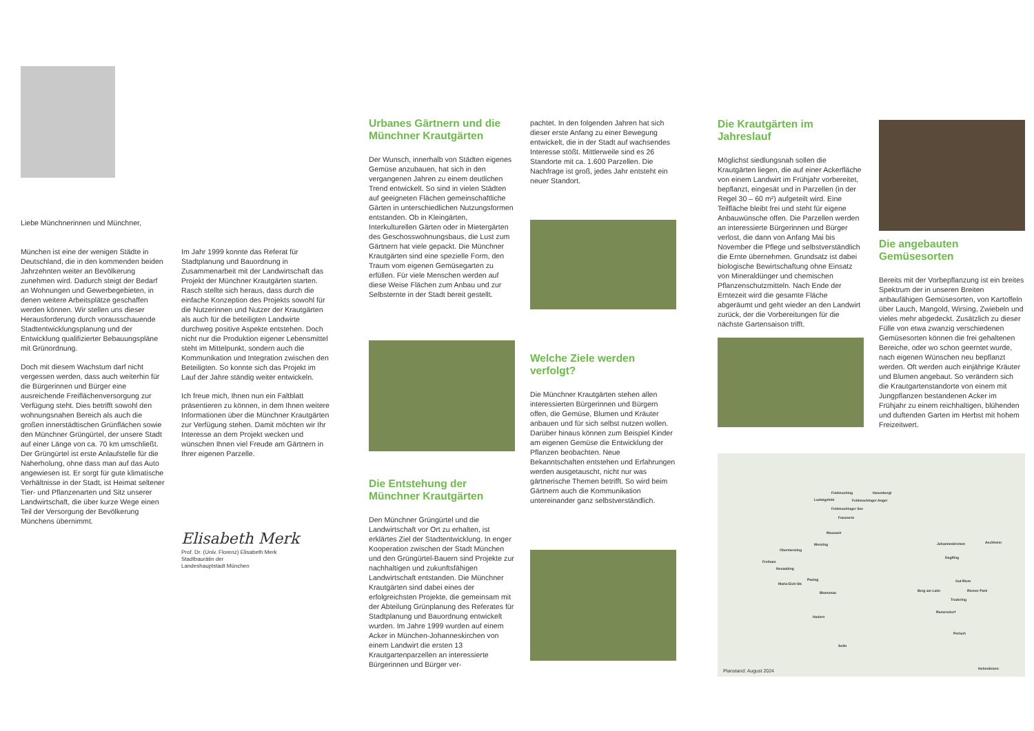Liebe Münchnerinnen und Münchner,
München ist eine der wenigen Städte in Deutschland, die in den kommenden beiden Jahrzehnten weiter an Bevölkerung zunehmen wird. Dadurch steigt der Bedarf an Wohnungen und Gewerbegebieten, in denen weitere Arbeitsplätze geschaffen werden können. Wir stellen uns dieser Herausforderung durch vorausschauende Stadtentwicklungsplanung und der Entwicklung qualifizierter Bebauungspläne mit Grünordnung.
Doch mit diesem Wachstum darf nicht vergessen werden, dass auch weiterhin für die Bürgerinnen und Bürger eine ausreichende Freiflächenversorgung zur Verfügung steht. Dies betrifft sowohl den wohnungsnahen Bereich als auch die großen innerstädtischen Grünflächen sowie den Münchner Grüngürtel, der unsere Stadt auf einer Länge von ca. 70 km umschließt. Der Grüngürtel ist erste Anlaufstelle für die Naherholung, ohne dass man auf das Auto angewiesen ist. Er sorgt für gute klimatische Verhältnisse in der Stadt, ist Heimat seltener Tier- und Pflanzenarten und Sitz unserer Landwirtschaft, die über kurze Wege einen Teil der Versorgung der Bevölkerung Münchens übernimmt.
Im Jahr 1999 konnte das Referat für Stadtplanung und Bauordnung in Zusammenarbeit mit der Landwirtschaft das Projekt der Münchner Krautgärten starten. Rasch stellte sich heraus, dass durch die einfache Konzeption des Projekts sowohl für die Nutzerinnen und Nutzer der Krautgärten als auch für die beteiligten Landwirte durchweg positive Aspekte entstehen. Doch nicht nur die Produktion eigener Lebensmittel steht im Mittelpunkt, sondern auch die Kommunikation und Integration zwischen den Beteiligten. So konnte sich das Projekt im Lauf der Jahre ständig weiter entwickeln.
Ich freue mich, Ihnen nun ein Faltblatt präsentieren zu können, in dem Ihnen weitere Informationen über die Münchner Krautgärten zur Verfügung stehen. Damit möchten wir Ihr Interesse an dem Projekt wecken und wünschen Ihnen viel Freude am Gärtnern in Ihrer eigenen Parzelle.
Elisabeth Merk
Prof. Dr. (Univ. Florenz) Elisabeth Merk
Stadtbaurätin der
Landeshauptstadt München
Urbanes Gärtnern und die Münchner Krautgärten
Der Wunsch, innerhalb von Städten eigenes Gemüse anzubauen, hat sich in den vergangenen Jahren zu einem deutlichen Trend entwickelt. So sind in vielen Städten auf geeigneten Flächen gemeinschaftliche Gärten in unterschiedlichen Nutzungsformen entstanden. Ob in Kleingärten, Interkulturellen Gärten oder in Mietergärten des Geschosswohnungsbaus, die Lust zum Gärtnern hat viele gepackt. Die Münchner Krautgärten sind eine spezielle Form, den Traum vom eigenen Gemüsegarten zu erfüllen. Für viele Menschen werden auf diese Weise Flächen zum Anbau und zur Selbsternte in der Stadt bereit gestellt.
Die Entstehung der Münchner Krautgärten
Den Münchner Grüngürtel und die Landwirtschaft vor Ort zu erhalten, ist erklärtes Ziel der Stadtentwicklung. In enger Kooperation zwischen der Stadt München und den Grüngürtel-Bauern sind Projekte zur nachhaltigen und zukunftsfähigen Landwirtschaft entstanden. Die Münchner Krautgärten sind dabei eines der erfolgreichsten Projekte, die gemeinsam mit der Abteilung Grünplanung des Referates für Stadtplanung und Bauordnung entwickelt wurden. Im Jahre 1999 wurden auf einem Acker in München-Johanneskirchen von einem Landwirt die ersten 13 Krautgartenparzellen an interessierte Bürgerinnen und Bürger ver-
pachtet. In den folgenden Jahren hat sich dieser erste Anfang zu einer Bewegung entwickelt, die in der Stadt auf wachsendes Interesse stößt. Mittlerweile sind es 26 Standorte mit ca. 1.600 Parzellen. Die Nachfrage ist groß, jedes Jahr entsteht ein neuer Standort.
Welche Ziele werden verfolgt?
Die Münchner Krautgärten stehen allen interessierten Bürgerinnen und Bürgern offen, die Gemüse, Blumen und Kräuter anbauen und für sich selbst nutzen wollen. Darüber hinaus können zum Beispiel Kinder am eigenen Gemüse die Entwicklung der Pflanzen beobachten. Neue Bekanntschaften entstehen und Erfahrungen werden ausgetauscht, nicht nur was gärtnerische Themen betrifft. So wird beim Gärtnern auch die Kommunikation untereinander ganz selbstverständlich.
Die Krautgärten im Jahreslauf
Möglichst siedlungsnah sollen die Krautgärten liegen, die auf einer Ackerfläche von einem Landwirt im Frühjahr vorbereitet, bepflanzt, eingesät und in Parzellen (in der Regel 30 – 60 m²) aufgeteilt wird. Eine Teilfläche bleibt frei und steht für eigene Anbauwünsche offen. Die Parzellen werden an interessierte Bürgerinnen und Bürger verlost, die dann von Anfang Mai bis November die Pflege und selbstverständlich die Ernte übernehmen. Grundsatz ist dabei biologische Bewirtschaftung ohne Einsatz von Mineraldünger und chemischen Pflanzenschutzmitteln. Nach Ende der Erntezeit wird die gesamte Fläche abgeräumt und geht wieder an den Landwirt zurück, der die Vorbereitungen für die nächste Gartensaison trifft.
Die angebauten Gemüsesorten
Bereits mit der Vorbepflanzung ist ein breites Spektrum der in unseren Breiten anbaufähigen Gemüsesorten, von Kartoffeln über Lauch, Mangold, Wirsing, Zwiebeln und vieles mehr abgedeckt. Zusätzlich zu dieser Fülle von etwa zwanzig verschiedenen Gemüsesorten können die frei gehaltenen Bereiche, oder wo schon geerntet wurde, nach eigenen Wünschen neu bepflanzt werden. Oft werden auch einjährige Kräuter und Blumen angebaut. So verändern sich die Krautgartenstandorte von einem mit Jungpflanzen bestandenen Acker im Frühjahr zu einem reichhaltigen, blühenden und duftenden Garten im Herbst mit hohem Freizeitwert.
Feldmoching Hasenbergl
Ludwigsfeld Feldmochinger Anger
Feldmochinger See
Fasanerie
Moosach
Menzing
Obermenzing
Freiham
Neuaubing
Maria-Eich-Str.
Pasing
Blumenau
Hadern
Solln
Johanneskirchen
Daglfing
Aschheim
Gut Riem
Riemer Park Berg am Laim
Trudering
Ramersdorf
Perlach
Hohenbrunn
Planstand: August 2024